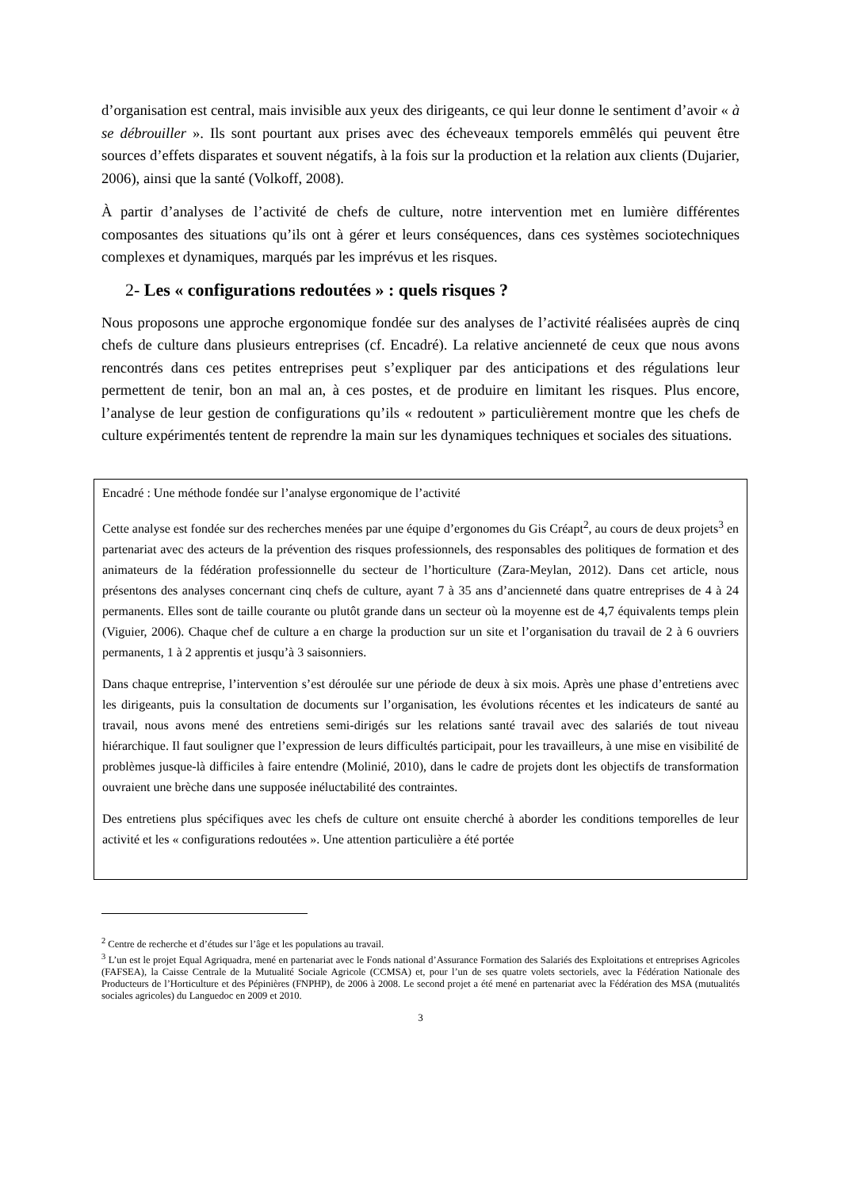d’organisation est central, mais invisible aux yeux des dirigeants, ce qui leur donne le sentiment d’avoir « à se débrouiller ». Ils sont pourtant aux prises avec des écheveaux temporels emmêlés qui peuvent être sources d’effets disparates et souvent négatifs, à la fois sur la production et la relation aux clients (Dujarier, 2006), ainsi que la santé (Volkoff, 2008).
À partir d’analyses de l’activité de chefs de culture, notre intervention met en lumière différentes composantes des situations qu’ils ont à gérer et leurs conséquences, dans ces systèmes sociotechniques complexes et dynamiques, marqués par les imprévus et les risques.
2- Les « configurations redoutées » : quels risques ?
Nous proposons une approche ergonomique fondée sur des analyses de l’activité réalisées auprès de cinq chefs de culture dans plusieurs entreprises (cf. Encadré). La relative ancienneté de ceux que nous avons rencontrés dans ces petites entreprises peut s’expliquer par des anticipations et des régulations leur permettent de tenir, bon an mal an, à ces postes, et de produire en limitant les risques. Plus encore, l’analyse de leur gestion de configurations qu’ils « redoutent » particulièrement montre que les chefs de culture expérimentés tentent de reprendre la main sur les dynamiques techniques et sociales des situations.
Encadré : Une méthode fondée sur l’analyse ergonomique de l’activité
Cette analyse est fondée sur des recherches menées par une équipe d’ergonomes du Gis Créapt<sup>2</sup>, au cours de deux projets<sup>3</sup> en partenariat avec des acteurs de la prévention des risques professionnels, des responsables des politiques de formation et des animateurs de la fédération professionnelle du secteur de l’horticulture (Zara-Meylan, 2012). Dans cet article, nous présentons des analyses concernant cinq chefs de culture, ayant 7 à 35 ans d’ancienneté dans quatre entreprises de 4 à 24 permanents. Elles sont de taille courante ou plutôt grande dans un secteur où la moyenne est de 4,7 équivalents temps plein (Viguier, 2006). Chaque chef de culture a en charge la production sur un site et l’organisation du travail de 2 à 6 ouvriers permanents, 1 à 2 apprentis et jusqu’à 3 saisonniers.
Dans chaque entreprise, l’intervention s’est déroulée sur une période de deux à six mois. Après une phase d’entretiens avec les dirigeants, puis la consultation de documents sur l’organisation, les évolutions récentes et les indicateurs de santé au travail, nous avons mené des entretiens semi-dirigés sur les relations santé travail avec des salariés de tout niveau hiérarchique. Il faut souligner que l’expression de leurs difficultés participait, pour les travailleurs, à une mise en visibilité de problèmes jusque-là difficiles à faire entendre (Molinié, 2010), dans le cadre de projets dont les objectifs de transformation ouvraient une brèche dans une supposée inéluctabilité des contraintes.
Des entretiens plus spécifiques avec les chefs de culture ont ensuite cherché à aborder les conditions temporelles de leur activité et les « configurations redoutées ». Une attention particulière a été portée
<sup>2</sup> Centre de recherche et d’études sur l’âge et les populations au travail.
<sup>3</sup> L’un est le projet Equal Agriquadra, mené en partenariat avec le Fonds national d’Assurance Formation des Salariés des Exploitations et entreprises Agricoles (FAFSEA), la Caisse Centrale de la Mutualité Sociale Agricole (CCMSA) et, pour l’un de ses quatre volets sectoriels, avec la Fédération Nationale des Producteurs de l’Horticulture et des Pépinières (FNPHP), de 2006 à 2008. Le second projet a été mené en partenariat avec la Fédération des MSA (mutualités sociales agricoles) du Languedoc en 2009 et 2010.
3